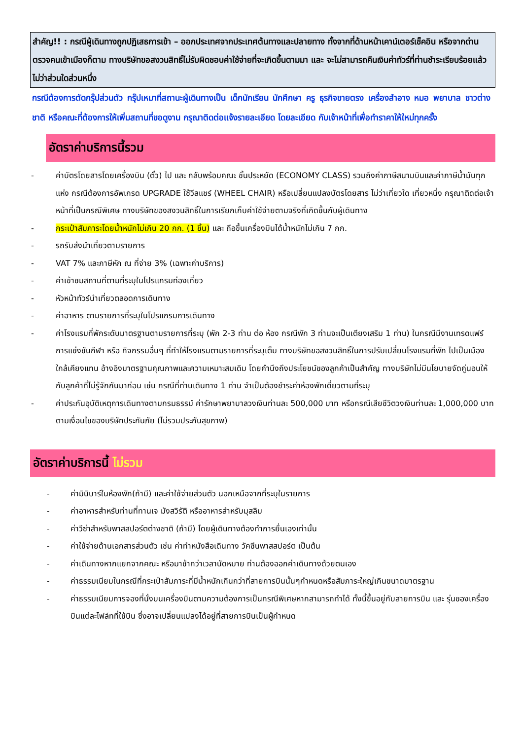สำคัญ!! : กรณีผู้เดินทางถูกปฏิเสธการเข้า – ออกประเทศจากประเทศต้นทางและปลายทาง ทั้งจากที่ด้านหน้าเคาน์เตอร์เช็คอิน หรือจากด่านตรวจคนเข้าเมืองก็ตาม ทางบริษัทขอสงวนสิทธิ์ไม่รับผิดชอบค่าใช้จ่ายที่จะเกิดขึ้นตามมา และ จะไม่สามารถคืนเงินค่าทัวร์ที่ท่านชำระเรียบร้อยแล้วไม่ว่าส่วนใดส่วนหนึ่ง
กรณีต้องการตัดกรุ๊ปส่วนตัว กรุ๊ปเหมาที่สถานะผู้เดินทางเป็น เด็กนักเรียน นักศึกษา ครู ธุรกิจขายตรง เครื่องสำอาง หมอ พยาบาล ชาวต่างชาติ หรือคณะที่ต้องการให้เพิ่มสถานที่ขอดูงาน กรุณาติดต่อแจ้งรายละเอียด โดยละเอียด กับเจ้าหน้าที่เพื่อทำราคาให้ใหม่ทุกครั้ง
อัตราค่าบริการนี้รวม
- ค่าบัตรโดยสารโดยเครื่องบิน (ตั๋ว) ไป และ กลับพร้อมคณะ ชั้นประหยัด (ECONOMY CLASS) รวมถึงค่าภาษีสนามบินและค่าภาษีน้ำมันทุกแห่ง กรณีต้องการอัพเกรด UPGRADE ใช้วีลแชร์ (WHEEL CHAIR) หรือเปลี่ยนแปลงบัตรโดยสาร ไม่ว่าเที่ยวใด เที่ยวหนึ่ง กรุณาติดต่อเจ้าหน้าที่เป็นกรณีพิเศษ ทางบริษัทของสงวนสิทธิ์ในการเรียกเก็บค่าใช้จ่ายตามจริงที่เกิดขึ้นกับผู้เดินทาง
- กระเป๋าสัมภาระโดยน้ำหนักไม่เกิน 20 กก. (1 ชิ้น) และ ถือขึ้นเครื่องบินได้น้ำหนักไม่เกิน 7 กก.
- รถรับส่งนำเที่ยวตามรายการ
- VAT 7% และภาษีหัก ณ ที่จ่าย 3% (เฉพาะค่าบริการ)
- ค่าเข้าชมสถานที่ตามที่ระบุในโปรแกรมท่องเที่ยว
- หัวหน้าทัวร์นำเที่ยวตลอดการเดินทาง
- ค่าอาหาร ตามรายการที่ระบุในโปรแกรมการเดินทาง
- ค่าโรงแรมที่พักระดับมาตรฐานตามรายการที่ระบุ (พัก 2-3 ท่าน ต่อ ห้อง กรณีพัก 3 ท่านจะเป็นเตียงเสริม 1 ท่าน) ในกรณีมีงานเทรดแฟร์ การแข่งขันกีฬา หรือ กิจกรรมอื่นๆ ที่ทำให้โรงแรมตามรายการที่ระบุเต็ม ทางบริษัทขอสงวนสิทธิ์ในการปรับเปลี่ยนโรงแรมที่พัก ไปเป็นเมืองใกล้เคียงแทน อ้างอิงมาตรฐานคุณภาพและความเหมาะสมเดิม โดยคำนึงถึงประโยชน์ของลูกค้าเป็นสำคัญ ทางบริษัทไม่มีนโยบายจัดคู่นอนให้กับลูกค้าที่ไม่รู้จักกันมาก่อน เช่น กรณีที่ท่านเดินทาง 1 ท่าน จำเป็นต้องชำระค่าห้องพักเดี่ยวตามที่ระบุ
- ค่าประกันอุบัติเหตุการเดินทางตามกรมธรรม์ ค่ารักษาพยาบาลวงเงินท่านละ 500,000 บาท หรือกรณีเสียชีวิตวงเงินท่านละ 1,000,000 บาท ตามเงื่อนไขของบริษัทประกันภัย (ไม่รวมประกันสุขภาพ)
อัตราค่าบริการนี้ ไม่รวม
- ค่ามินิบาร์ในห้องพัก(ถ้ามี) และค่าใช้จ่ายส่วนตัว นอกเหนือจากที่ระบุในรายการ
- ค่าอาหารสำหรับท่านที่ทานเจ มังสวิรัติ หรืออาหารสำหรับมุสลิม
- ค่าวีซ่าสำหรับพาสสปอร์ตต่างชาติ (ถ้ามี) โดยผู้เดินทางต้องทำการยื่นเองเท่านั้น
- ค่าใช้จ่ายด้านเอกสารส่วนตัว เช่น ค่าทำหนังสือเดินทาง วัคซีนพาสสปอร์ต เป็นต้น
- ค่าเดินทางหากแยกจากคณะ หรือมาช้ากว่าเวลานัดหมาย ท่านต้องออกค่าเดินทางด้วยตนเอง
- ค่าธรรมเนียมในกรณีที่กระเป๋าสัมภาระที่มีน้ำหนักเกินกว่าที่สายการบินนั้นๆกำหนดหรือสัมภาระใหญ่เกินขนาดมาตรฐาน
- ค่าธรรมเนียมการจองที่นั่งบนเครื่องบินตามความต้องการเป็นกรณีพิเศษหากสามารถทำได้ ทั้งนี้ขึ้นอยู่กับสายการบิน และ รุ่นของเครื่องบินแต่ละไฟล์ทที่ใช้บิน ซึ่งอาจเปลี่ยนแปลงได้อยู่ที่สายการบินเป็นผู้กำหนด